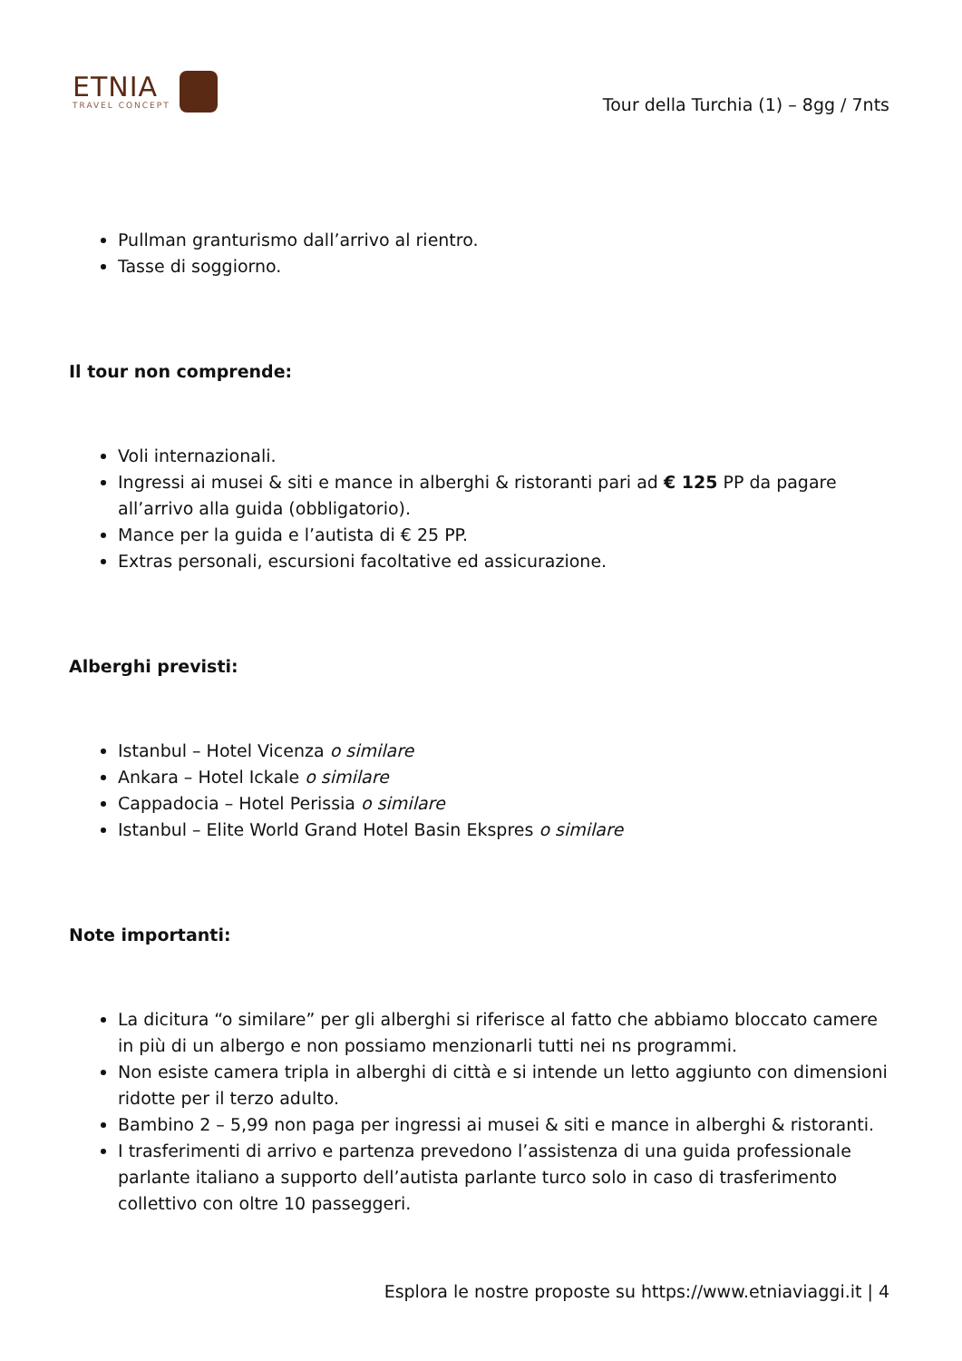ETNIA
TRAVEL CONCEPT
Tour della Turchia (1) – 8gg / 7nts
Pullman granturismo dall’arrivo al rientro.
Tasse di soggiorno.
Il tour non comprende:
Voli internazionali.
Ingressi ai musei & siti e mance in alberghi & ristoranti pari ad € 125 PP da pagare all’arrivo alla guida (obbligatorio).
Mance per la guida e l’autista di € 25 PP.
Extras personali, escursioni facoltative ed assicurazione.
Alberghi previsti:
Istanbul – Hotel Vicenza o similare
Ankara – Hotel Ickale o similare
Cappadocia – Hotel Perissia o similare
Istanbul – Elite World Grand Hotel Basin Ekspres o similare
Note importanti:
La dicitura “o similare” per gli alberghi si riferisce al fatto che abbiamo bloccato camere in più di un albergo e non possiamo menzionarli tutti nei ns programmi.
Non esiste camera tripla in alberghi di città e si intende un letto aggiunto con dimensioni ridotte per il terzo adulto.
Bambino 2 – 5,99 non paga per ingressi ai musei & siti e mance in alberghi & ristoranti.
I trasferimenti di arrivo e partenza prevedono l’assistenza di una guida professionale parlante italiano a supporto dell’autista parlante turco solo in caso di trasferimento collettivo con oltre 10 passeggeri.
Esplora le nostre proposte su https://www.etniaviaggi.it | 4